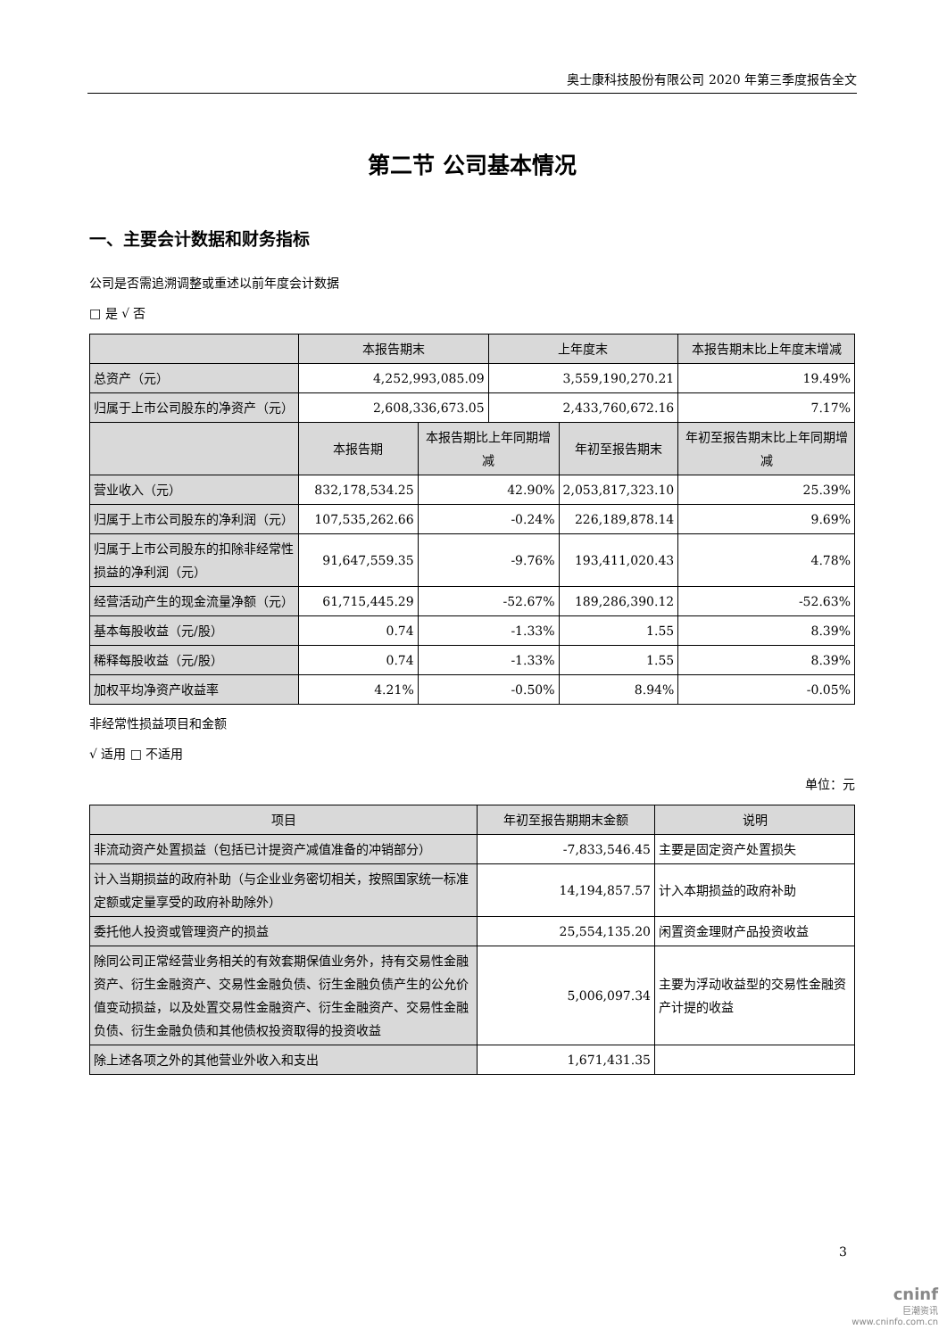奥士康科技股份有限公司 2020 年第三季度报告全文
第二节 公司基本情况
一、主要会计数据和财务指标
公司是否需追溯调整或重述以前年度会计数据
□ 是 √ 否
| | 本报告期末 | | 上年度末 | | 本报告期末比上年度末增减 |
| --- | --- | --- | --- | --- | --- |
| 总资产（元） | 4,252,993,085.09 | | 3,559,190,270.21 | | 19.49% |
| 归属于上市公司股东的净资产（元） | 2,608,336,673.05 | | 2,433,760,672.16 | | 7.17% |
| | 本报告期 | 本报告期比上年同期增减 | | 年初至报告期末 | 年初至报告期末比上年同期增减 |
| 营业收入（元） | 832,178,534.25 | 42.90% | | 2,053,817,323.10 | 25.39% |
| 归属于上市公司股东的净利润（元） | 107,535,262.66 | -0.24% | | 226,189,878.14 | 9.69% |
| 归属于上市公司股东的扣除非经常性损益的净利润（元） | 91,647,559.35 | -9.76% | | 193,411,020.43 | 4.78% |
| 经营活动产生的现金流量净额（元） | 61,715,445.29 | -52.67% | | 189,286,390.12 | -52.63% |
| 基本每股收益（元/股） | 0.74 | -1.33% | | 1.55 | 8.39% |
| 稀释每股收益（元/股） | 0.74 | -1.33% | | 1.55 | 8.39% |
| 加权平均净资产收益率 | 4.21% | -0.50% | | 8.94% | -0.05% |
非经常性损益项目和金额
√ 适用 □ 不适用
单位：元
| 项目 | 年初至报告期期末金额 | 说明 |
| --- | --- | --- |
| 非流动资产处置损益（包括已计提资产减值准备的冲销部分） | -7,833,546.45 | 主要是固定资产处置损失 |
| 计入当期损益的政府补助（与企业业务密切相关，按照国家统一标准定额或定量享受的政府补助除外） | 14,194,857.57 | 计入本期损益的政府补助 |
| 委托他人投资或管理资产的损益 | 25,554,135.20 | 闲置资金理财产品投资收益 |
| 除同公司正常经营业务相关的有效套期保值业务外，持有交易性金融资产、衍生金融资产、交易性金融负债、衍生金融负债产生的公允价值变动损益，以及处置交易性金融资产、衍生金融资产、交易性金融负债、衍生金融负债和其他债权投资取得的投资收益 | 5,006,097.34 | 主要为浮动收益型的交易性金融资产计提的收益 |
| 除上述各项之外的其他营业外收入和支出 | 1,671,431.35 | |
3
cninf
巨潮资讯
www.cninfo.com.cn